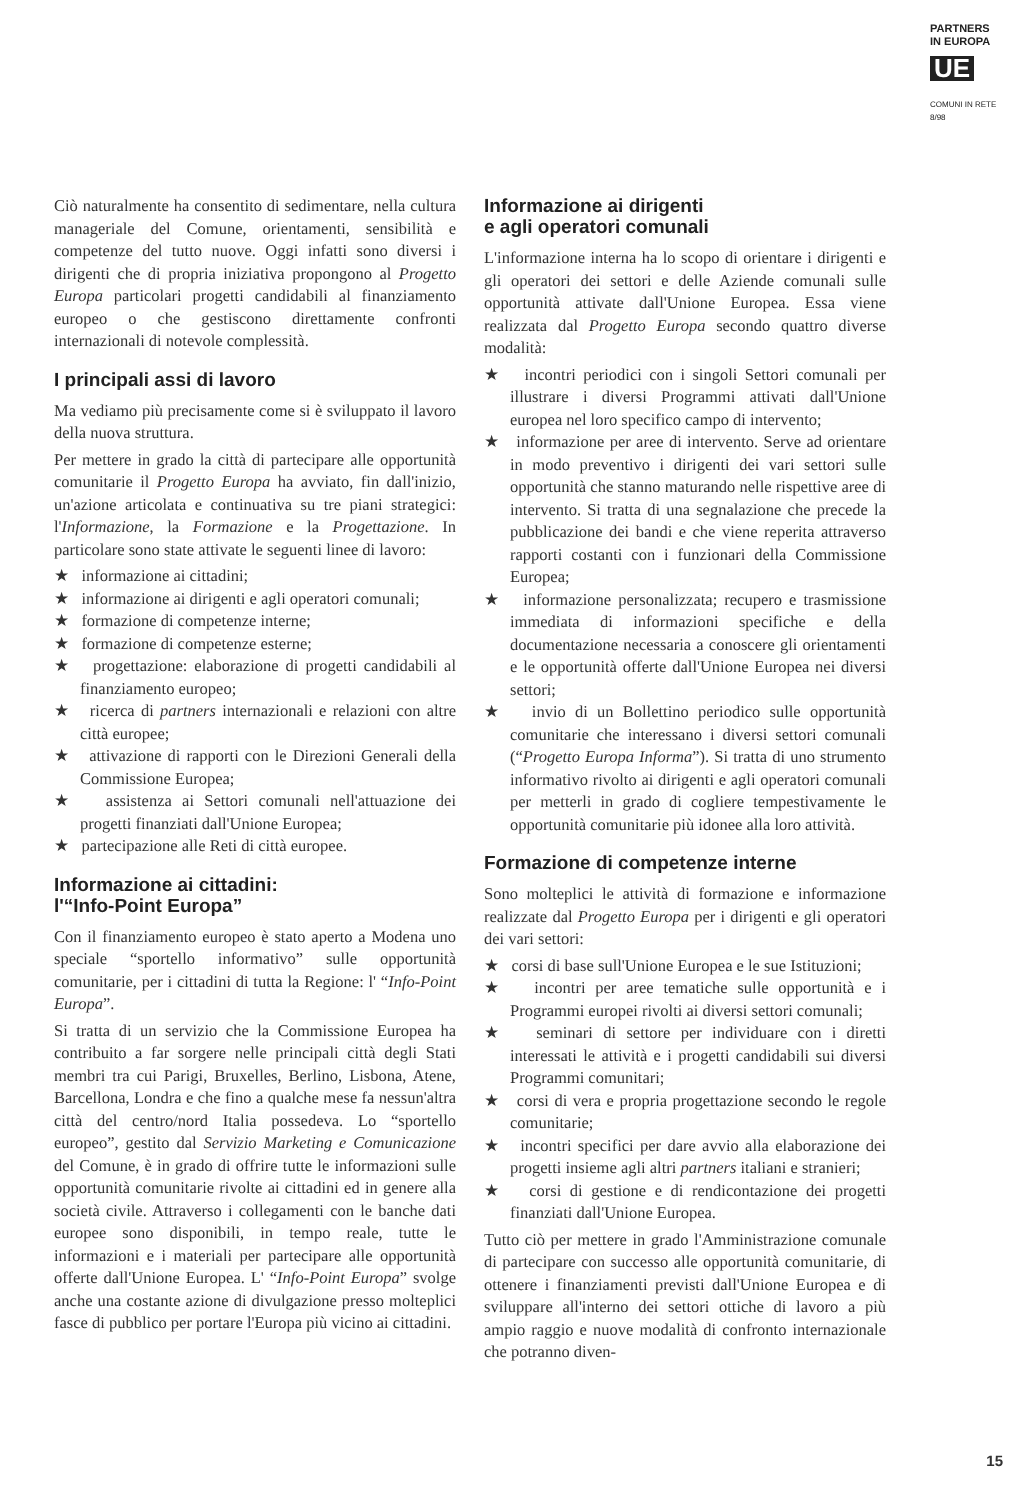PARTNERS
IN EUROPA
UE
COMUNI IN RETE
8/98
Ciò naturalmente ha consentito di sedimentare, nella cultura manageriale del Comune, orientamenti, sensibilità e competenze del tutto nuove. Oggi infatti sono diversi i dirigenti che di propria iniziativa propongono al Progetto Europa particolari progetti candidabili al finanziamento europeo o che gestiscono direttamente confronti internazionali di notevole complessità.
I principali assi di lavoro
Ma vediamo più precisamente come si è sviluppato il lavoro della nuova struttura.
Per mettere in grado la città di partecipare alle opportunità comunitarie il Progetto Europa ha avviato, fin dall'inizio, un'azione articolata e continuativa su tre piani strategici: l'Informazione, la Formazione e la Progettazione. In particolare sono state attivate le seguenti linee di lavoro:
★ informazione ai cittadini;
★ informazione ai dirigenti e agli operatori comunali;
★ formazione di competenze interne;
★ formazione di competenze esterne;
★ progettazione: elaborazione di progetti candidabili al finanziamento europeo;
★ ricerca di partners internazionali e relazioni con altre città europee;
★ attivazione di rapporti con le Direzioni Generali della Commissione Europea;
★ assistenza ai Settori comunali nell'attuazione dei progetti finanziati dall'Unione Europea;
★ partecipazione alle Reti di città europee.
Informazione ai cittadini:
l'“Info-Point Europa”
Con il finanziamento europeo è stato aperto a Modena uno speciale “sportello informativo” sulle opportunità comunitarie, per i cittadini di tutta la Regione: l' “Info-Point Europa”.
Si tratta di un servizio che la Commissione Europea ha contribuito a far sorgere nelle principali città degli Stati membri tra cui Parigi, Bruxelles, Berlino, Lisbona, Atene, Barcellona, Londra e che fino a qualche mese fa nessun'altra città del centro/nord Italia possedeva. Lo “sportello europeo”, gestito dal Servizio Marketing e Comunicazione del Comune, è in grado di offrire tutte le informazioni sulle opportunità comunitarie rivolte ai cittadini ed in genere alla società civile. Attraverso i collegamenti con le banche dati europee sono disponibili, in tempo reale, tutte le informazioni e i materiali per partecipare alle opportunità offerte dall'Unione Europea. L' “Info-Point Europa” svolge anche una costante azione di divulgazione presso molteplici fasce di pubblico per portare l'Europa più vicino ai cittadini.
Informazione ai dirigenti
e agli operatori comunali
L'informazione interna ha lo scopo di orientare i dirigenti e gli operatori dei settori e delle Aziende comunali sulle opportunità attivate dall'Unione Europea. Essa viene realizzata dal Progetto Europa secondo quattro diverse modalità:
★ incontri periodici con i singoli Settori comunali per illustrare i diversi Programmi attivati dall'Unione europea nel loro specifico campo di intervento;
★ informazione per aree di intervento. Serve ad orientare in modo preventivo i dirigenti dei vari settori sulle opportunità che stanno maturando nelle rispettive aree di intervento. Si tratta di una segnalazione che precede la pubblicazione dei bandi e che viene reperita attraverso rapporti costanti con i funzionari della Commissione Europea;
★ informazione personalizzata; recupero e trasmissione immediata di informazioni specifiche e della documentazione necessaria a conoscere gli orientamenti e le opportunità offerte dall'Unione Europea nei diversi settori;
★ invio di un Bollettino periodico sulle opportunità comunitarie che interessano i diversi settori comunali (“Progetto Europa Informa”). Si tratta di uno strumento informativo rivolto ai dirigenti e agli operatori comunali per metterli in grado di cogliere tempestivamente le opportunità comunitarie più idonee alla loro attività.
Formazione di competenze interne
Sono molteplici le attività di formazione e informazione realizzate dal Progetto Europa per i dirigenti e gli operatori dei vari settori:
★ corsi di base sull'Unione Europea e le sue Istituzioni;
★ incontri per aree tematiche sulle opportunità e i Programmi europei rivolti ai diversi settori comunali;
★ seminari di settore per individuare con i diretti interessati le attività e i progetti candidabili sui diversi Programmi comunitari;
★ corsi di vera e propria progettazione secondo le regole comunitarie;
★ incontri specifici per dare avvio alla elaborazione dei progetti insieme agli altri partners italiani e stranieri;
★ corsi di gestione e di rendicontazione dei progetti finanziati dall'Unione Europea.
Tutto ciò per mettere in grado l'Amministrazione comunale di partecipare con successo alle opportunità comunitarie, di ottenere i finanziamenti previsti dall'Unione Europea e di sviluppare all'interno dei settori ottiche di lavoro a più ampio raggio e nuove modalità di confronto internazionale che potranno diven-
15